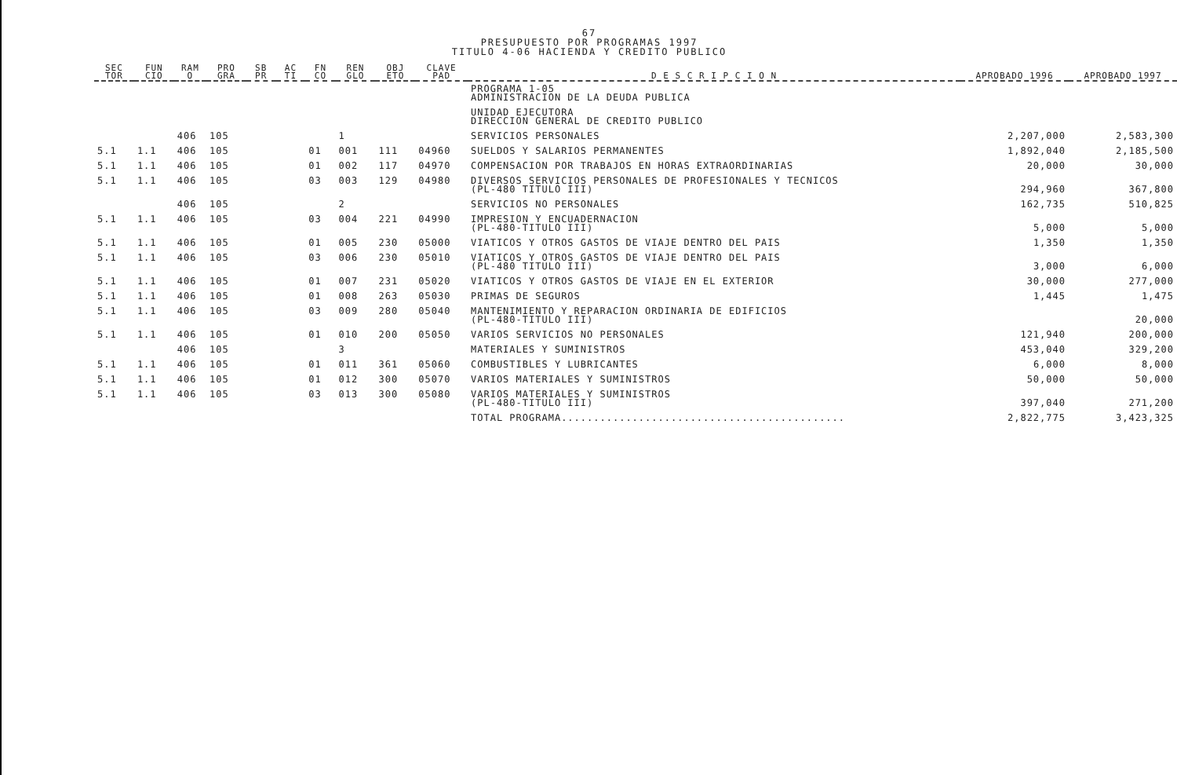67
PRESUPUESTO POR PROGRAMAS 1997
TITULO 4-06 HACIENDA Y CREDITO PUBLICO
| SEC TOR | FUN CIO | RAM O | PRO GRA | SB PR | AC TI | FN CO | REN GLO | OBJ ETO | CLAVE PAD | D E S C R I P C I O N | APROBADO 1996 | APROBADO 1997 |
| --- | --- | --- | --- | --- | --- | --- | --- | --- | --- | --- | --- | --- |
| | | | | | | | | | | PROGRAMA 1-05 ADMINISTRACION DE LA DEUDA PUBLICA | | |
| | | | | | | | | | | UNIDAD EJECUTORA DIRECCION GENERAL DE CREDITO PUBLICO | | |
| | | 406 | 105 | | | | 1 | | | SERVICIOS PERSONALES | 2,207,000 | 2,583,300 |
| 5.1 | 1.1 | 406 | 105 | | | 01 | 001 | 111 | 04960 | SUELDOS Y SALARIOS PERMANENTES | 1,892,040 | 2,185,500 |
| 5.1 | 1.1 | 406 | 105 | | | 01 | 002 | 117 | 04970 | COMPENSACION POR TRABAJOS EN HORAS EXTRAORDINARIAS | 20,000 | 30,000 |
| 5.1 | 1.1 | 406 | 105 | | | 03 | 003 | 129 | 04980 | DIVERSOS SERVICIOS PERSONALES DE PROFESIONALES Y TECNICOS (PL-480 TITULO III) | 294,960 | 367,800 |
| | | 406 | 105 | | | | 2 | | | SERVICIOS NO PERSONALES | 162,735 | 510,825 |
| 5.1 | 1.1 | 406 | 105 | | | 03 | 004 | 221 | 04990 | IMPRESION Y ENCUADERNACION (PL-480-TITULO III) | 5,000 | 5,000 |
| 5.1 | 1.1 | 406 | 105 | | | 01 | 005 | 230 | 05000 | VIATICOS Y OTROS GASTOS DE VIAJE DENTRO DEL PAIS | 1,350 | 1,350 |
| 5.1 | 1.1 | 406 | 105 | | | 03 | 006 | 230 | 05010 | VIATICOS Y OTROS GASTOS DE VIAJE DENTRO DEL PAIS (PL-480 TITULO III) | 3,000 | 6,000 |
| 5.1 | 1.1 | 406 | 105 | | | 01 | 007 | 231 | 05020 | VIATICOS Y OTROS GASTOS DE VIAJE EN EL EXTERIOR | 30,000 | 277,000 |
| 5.1 | 1.1 | 406 | 105 | | | 01 | 008 | 263 | 05030 | PRIMAS DE SEGUROS | 1,445 | 1,475 |
| 5.1 | 1.1 | 406 | 105 | | | 03 | 009 | 280 | 05040 | MANTENIMIENTO Y REPARACION ORDINARIA DE EDIFICIOS (PL-480-TITULO III) | | 20,000 |
| 5.1 | 1.1 | 406 | 105 | | | 01 | 010 | 200 | 05050 | VARIOS SERVICIOS NO PERSONALES | 121,940 | 200,000 |
| | | 406 | 105 | | | | 3 | | | MATERIALES Y SUMINISTROS | 453,040 | 329,200 |
| 5.1 | 1.1 | 406 | 105 | | | 01 | 011 | 361 | 05060 | COMBUSTIBLES Y LUBRICANTES | 6,000 | 8,000 |
| 5.1 | 1.1 | 406 | 105 | | | 01 | 012 | 300 | 05070 | VARIOS MATERIALES Y SUMINISTROS | 50,000 | 50,000 |
| 5.1 | 1.1 | 406 | 105 | | | 03 | 013 | 300 | 05080 | VARIOS MATERIALES Y SUMINISTROS (PL-480-TITULO III) | 397,040 | 271,200 |
| | | | | | | | | | | TOTAL PROGRAMA............................................ | 2,822,775 | 3,423,325 |